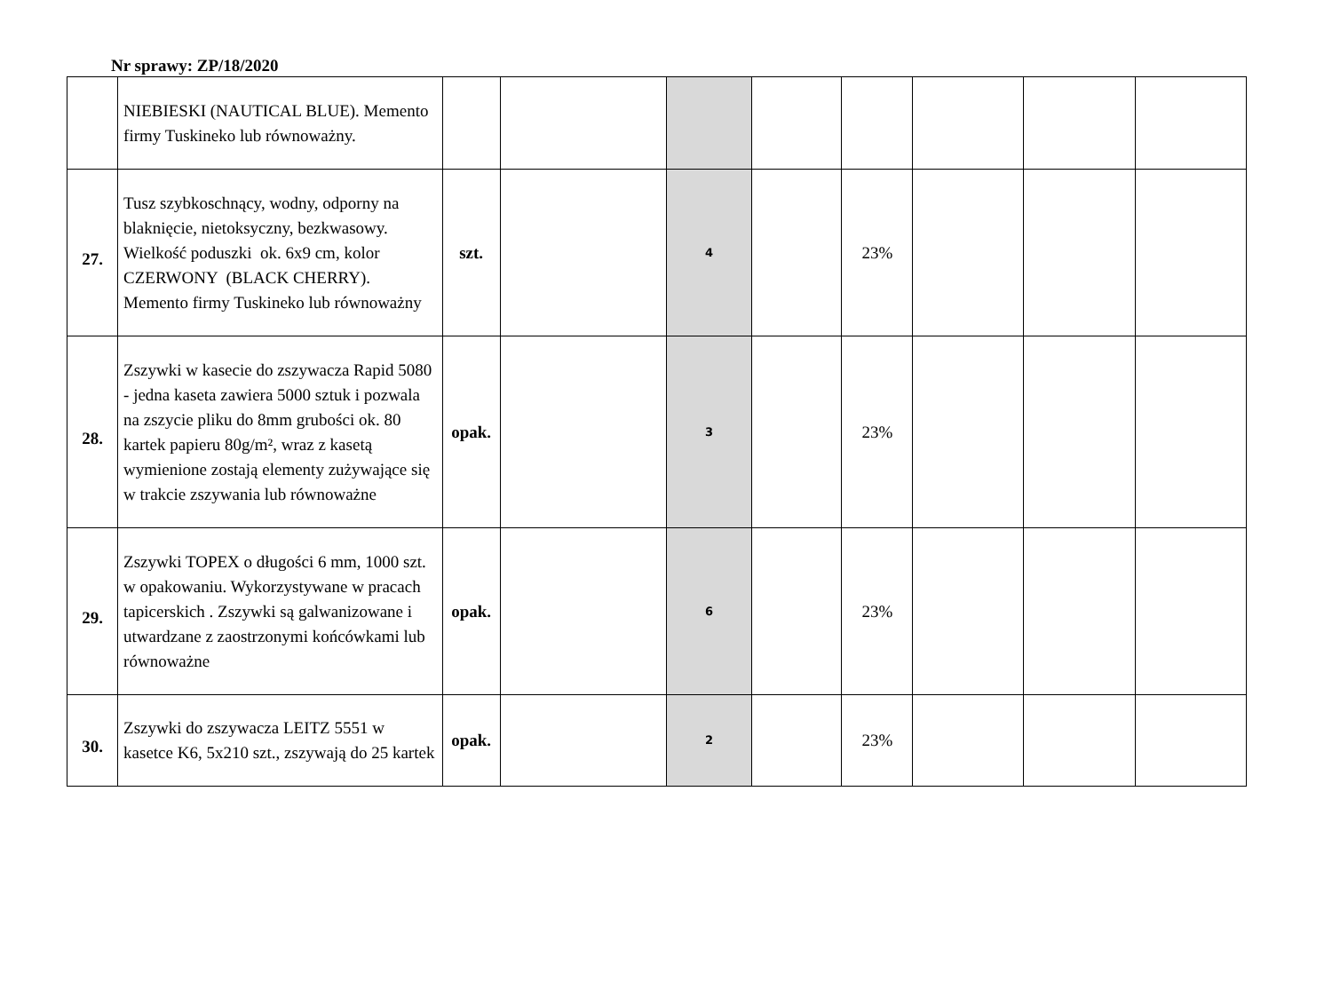Nr sprawy: ZP/18/2020
| | NIEBIESKI (NAUTICAL BLUE). Memento firmy Tuskineko lub równoważny. | | | | | | | | |
| 27. | Tusz szybkoschnący, wodny, odporny na blaknięcie, nietoksyczny, bezkwasowy. Wielkość poduszki ok. 6x9 cm, kolor CZERWONY (BLACK CHERRY). Memento firmy Tuskineko lub równoważny | szt. | | 4 | | 23% | | | |
| 28. | Zszywki w kasecie do zszywacza Rapid 5080 - jedna kaseta zawiera 5000 sztuk i pozwala na zszycie pliku do 8mm grubości ok. 80 kartek papieru 80g/m², wraz z kasetą wymienione zostają elementy zużywające się w trakcie zszywania lub równoważne | opak. | | 3 | | 23% | | | |
| 29. | Zszywki TOPEX o długości 6 mm, 1000 szt. w opakowaniu. Wykorzystywane w pracach tapicerskich . Zszywki są galwanizowane i utwardzane z zaostrzonymi końcówkami lub równoważne | opak. | | 6 | | 23% | | | |
| 30. | Zszywki do zszywacza LEITZ 5551 w kasetce K6, 5x210 szt., zszywają do 25 kartek | opak. | | 2 | | 23% | | | |